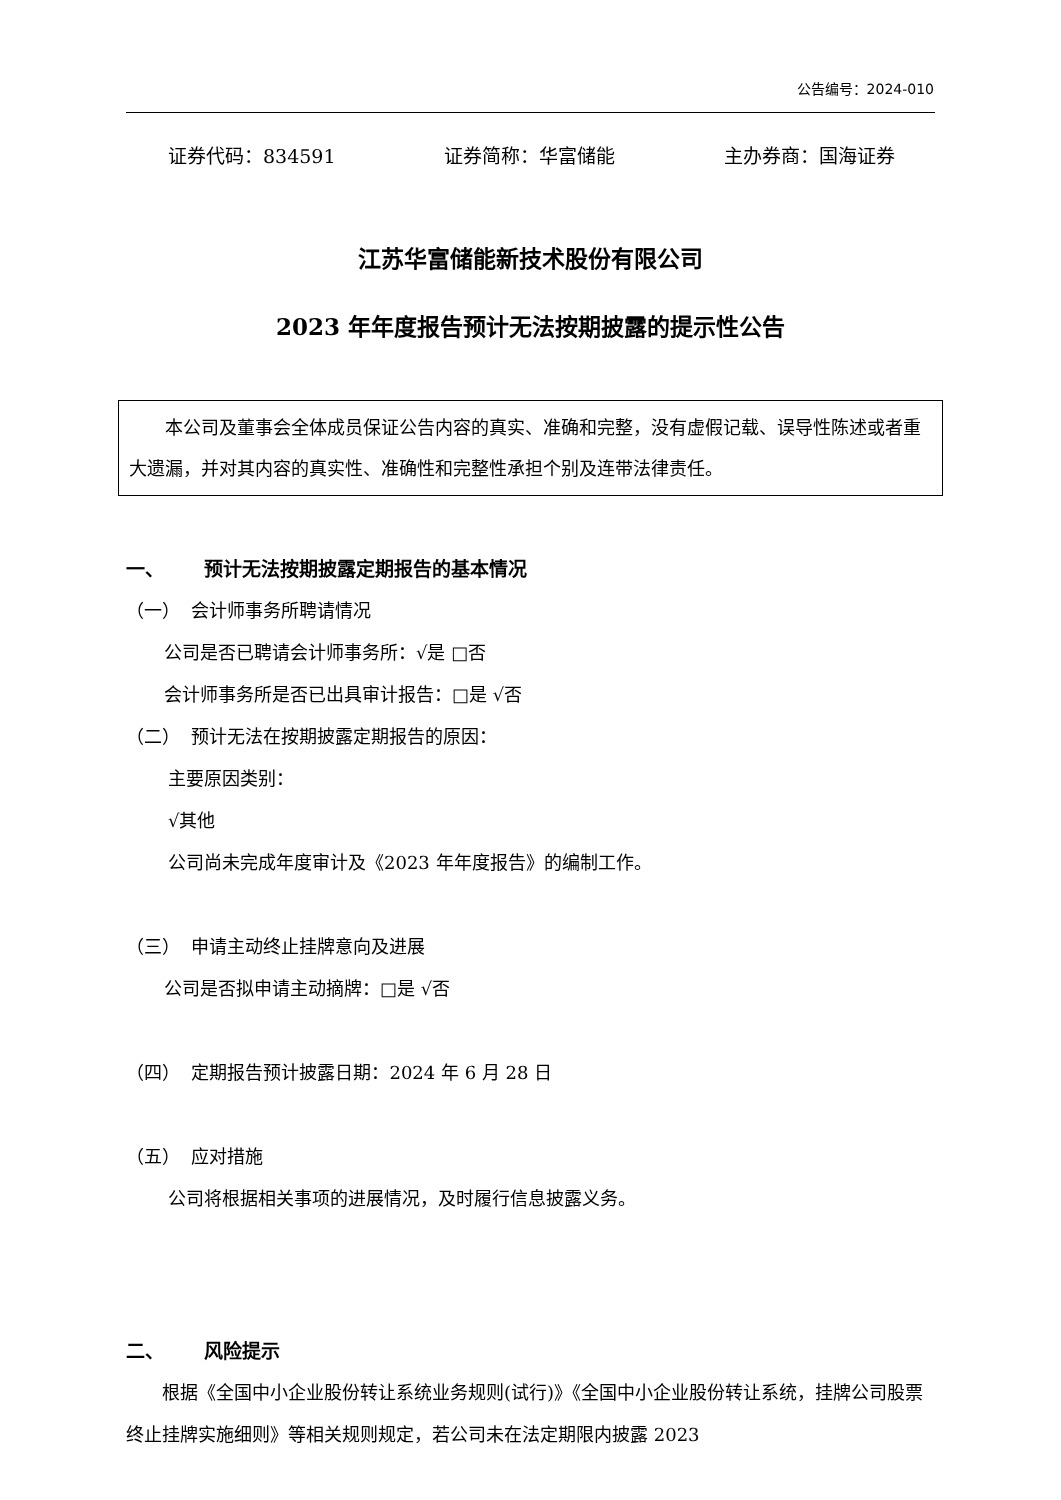公告编号：2024-010
证券代码：834591 证券简称：华富储能 主办券商：国海证券
江苏华富储能新技术股份有限公司
2023 年年度报告预计无法按期披露的提示性公告
本公司及董事会全体成员保证公告内容的真实、准确和完整，没有虚假记载、误导性陈述或者重大遗漏，并对其内容的真实性、准确性和完整性承担个别及连带法律责任。
一、 预计无法按期披露定期报告的基本情况
（一） 会计师事务所聘请情况
公司是否已聘请会计师事务所：√是 □否
会计师事务所是否已出具审计报告：□是 √否
（二） 预计无法在按期披露定期报告的原因：
主要原因类别：
√其他
公司尚未完成年度审计及《2023 年年度报告》的编制工作。
（三） 申请主动终止挂牌意向及进展
公司是否拟申请主动摘牌：□是 √否
（四） 定期报告预计披露日期：2024 年 6 月 28 日
（五） 应对措施
公司将根据相关事项的进展情况，及时履行信息披露义务。
二、 风险提示
根据《全国中小企业股份转让系统业务规则(试行)》《全国中小企业股份转让系统，挂牌公司股票终止挂牌实施细则》等相关规则规定，若公司未在法定期限内披露 2023